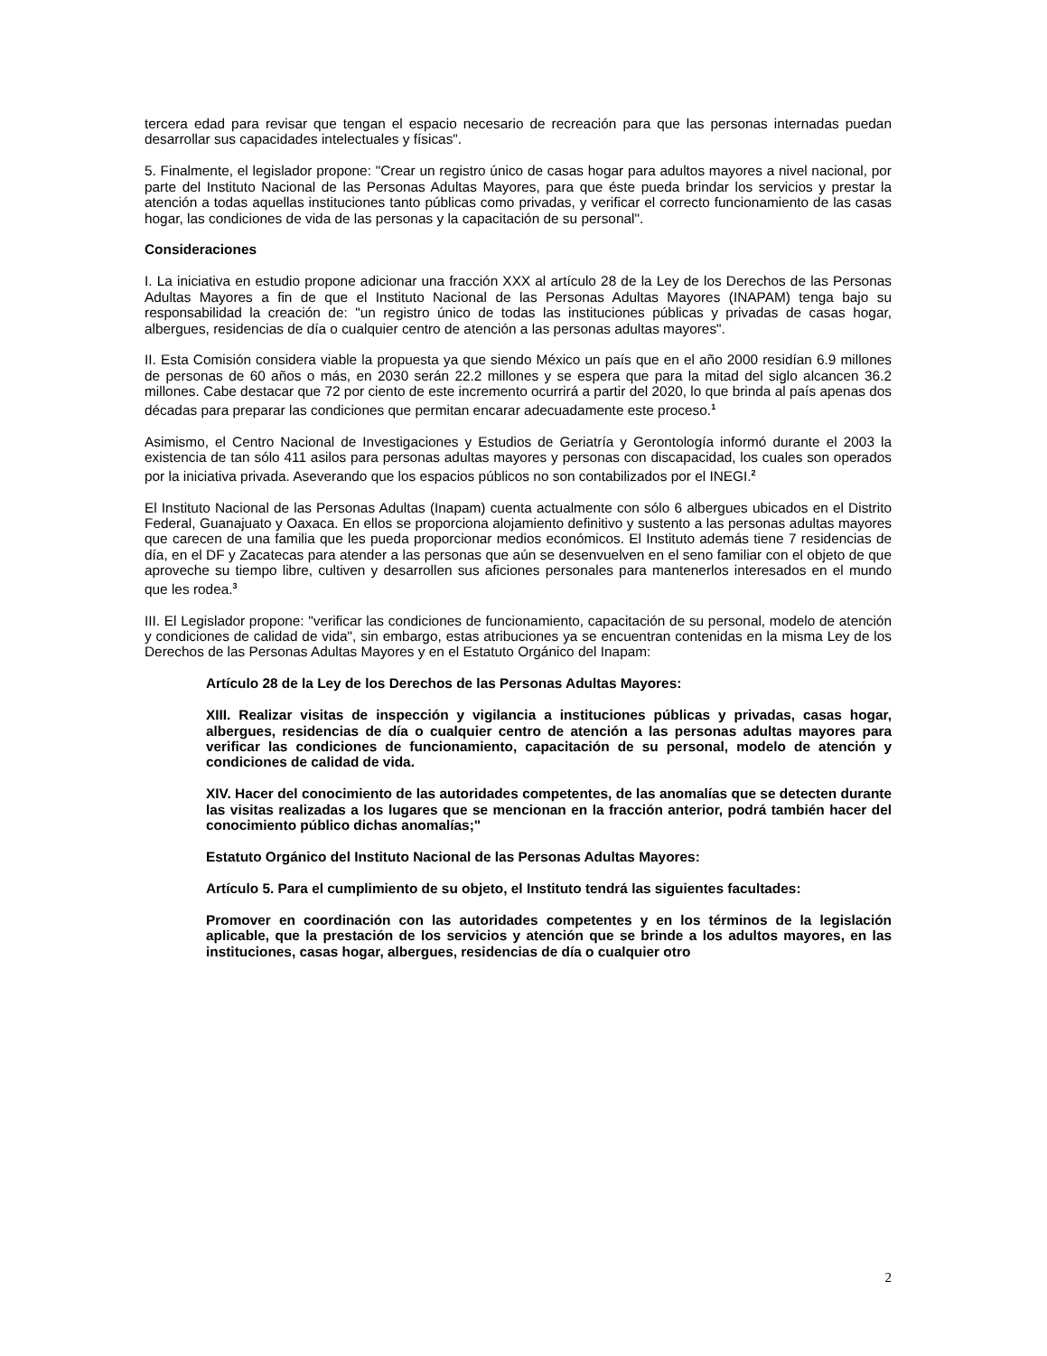tercera edad para revisar que tengan el espacio necesario de recreación para que las personas internadas puedan desarrollar sus capacidades intelectuales y físicas".
5. Finalmente, el legislador propone: "Crear un registro único de casas hogar para adultos mayores a nivel nacional, por parte del Instituto Nacional de las Personas Adultas Mayores, para que éste pueda brindar los servicios y prestar la atención a todas aquellas instituciones tanto públicas como privadas, y verificar el correcto funcionamiento de las casas hogar, las condiciones de vida de las personas y la capacitación de su personal".
Consideraciones
I. La iniciativa en estudio propone adicionar una fracción XXX al artículo 28 de la Ley de los Derechos de las Personas Adultas Mayores a fin de que el Instituto Nacional de las Personas Adultas Mayores (INAPAM) tenga bajo su responsabilidad la creación de: "un registro único de todas las instituciones públicas y privadas de casas hogar, albergues, residencias de día o cualquier centro de atención a las personas adultas mayores".
II. Esta Comisión considera viable la propuesta ya que siendo México un país que en el año 2000 residían 6.9 millones de personas de 60 años o más, en 2030 serán 22.2 millones y se espera que para la mitad del siglo alcancen 36.2 millones. Cabe destacar que 72 por ciento de este incremento ocurrirá a partir del 2020, lo que brinda al país apenas dos décadas para preparar las condiciones que permitan encarar adecuadamente este proceso.<sup>1</sup>
Asimismo, el Centro Nacional de Investigaciones y Estudios de Geriatría y Gerontología informó durante el 2003 la existencia de tan sólo 411 asilos para personas adultas mayores y personas con discapacidad, los cuales son operados por la iniciativa privada. Aseverando que los espacios públicos no son contabilizados por el INEGI.<sup>2</sup>
El Instituto Nacional de las Personas Adultas (Inapam) cuenta actualmente con sólo 6 albergues ubicados en el Distrito Federal, Guanajuato y Oaxaca. En ellos se proporciona alojamiento definitivo y sustento a las personas adultas mayores que carecen de una familia que les pueda proporcionar medios económicos. El Instituto además tiene 7 residencias de día, en el DF y Zacatecas para atender a las personas que aún se desenvuelven en el seno familiar con el objeto de que aproveche su tiempo libre, cultiven y desarrollen sus aficiones personales para mantenerlos interesados en el mundo que les rodea.<sup>3</sup>
III. El Legislador propone: "verificar las condiciones de funcionamiento, capacitación de su personal, modelo de atención y condiciones de calidad de vida", sin embargo, estas atribuciones ya se encuentran contenidas en la misma Ley de los Derechos de las Personas Adultas Mayores y en el Estatuto Orgánico del Inapam:
Artículo 28 de la Ley de los Derechos de las Personas Adultas Mayores:
XIII. Realizar visitas de inspección y vigilancia a instituciones públicas y privadas, casas hogar, albergues, residencias de día o cualquier centro de atención a las personas adultas mayores para verificar las condiciones de funcionamiento, capacitación de su personal, modelo de atención y condiciones de calidad de vida.
XIV. Hacer del conocimiento de las autoridades competentes, de las anomalías que se detecten durante las visitas realizadas a los lugares que se mencionan en la fracción anterior, podrá también hacer del conocimiento público dichas anomalías;"
Estatuto Orgánico del Instituto Nacional de las Personas Adultas Mayores:
Artículo 5. Para el cumplimiento de su objeto, el Instituto tendrá las siguientes facultades:
Promover en coordinación con las autoridades competentes y en los términos de la legislación aplicable, que la prestación de los servicios y atención que se brinde a los adultos mayores, en las instituciones, casas hogar, albergues, residencias de día o cualquier otro
2